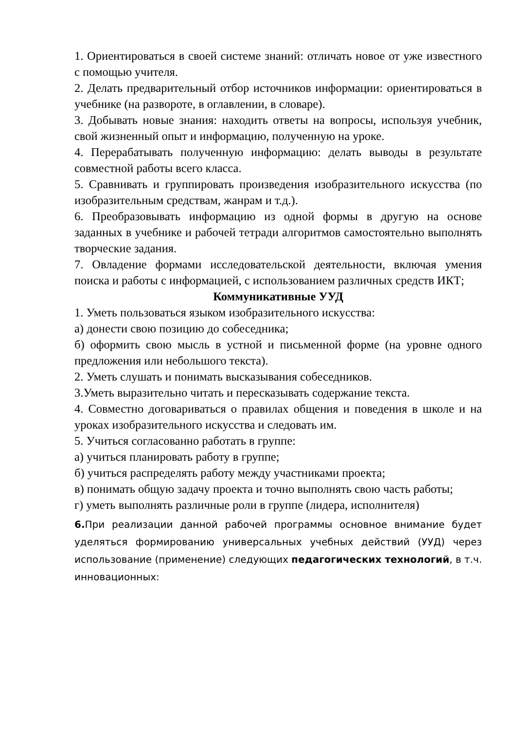1. Ориентироваться в своей системе знаний: отличать новое от уже известного с помощью учителя.
2. Делать предварительный отбор источников информации: ориентироваться в учебнике (на развороте, в оглавлении, в словаре).
3. Добывать новые знания: находить ответы на вопросы, используя учебник, свой жизненный опыт и информацию, полученную на уроке.
4. Перерабатывать полученную информацию: делать выводы в результате совместной работы всего класса.
5. Сравнивать и группировать произведения изобразительного искусства (по изобразительным средствам, жанрам и т.д.).
6. Преобразовывать информацию из одной формы в другую на основе заданных в учебнике и рабочей тетради алгоритмов самостоятельно выполнять творческие задания.
7. Овладение формами исследовательской деятельности, включая умения поиска и работы с информацией, с использованием различных средств ИКТ;
Коммуникативные УУД
1. Уметь пользоваться языком изобразительного искусства:
а) донести свою позицию до собеседника;
б) оформить свою мысль в устной и письменной форме (на уровне одного предложения или небольшого текста).
2. Уметь слушать и понимать высказывания собеседников.
3.Уметь выразительно читать и пересказывать содержание текста.
4. Совместно договариваться о правилах общения и поведения в школе и на уроках изобразительного искусства и следовать им.
5. Учиться согласованно работать в группе:
а) учиться планировать работу в группе;
б) учиться распределять работу между участниками проекта;
в) понимать общую задачу проекта и точно выполнять свою часть работы;
г) уметь выполнять различные роли в группе (лидера, исполнителя)
6. При реализации данной рабочей программы основное внимание будет уделяться формированию универсальных учебных действий (УУД) через использование (применение) следующих педагогических технологий, в т.ч. инновационных: